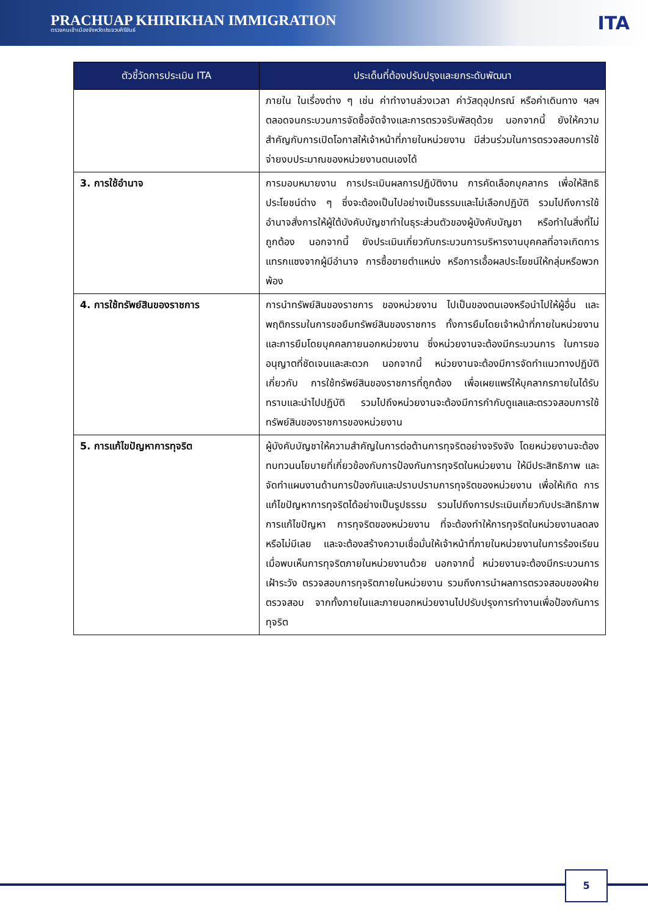PRACHUAP KHIRIKHAN IMMIGRATION
ตรวจคนเข้าเมืองจังหวัดประจวบคีรีขันธ์
ITA
| ตัวชี้วัดการประเมิน ITA | ประเด็นที่ต้องปรับปรุงและยกระดับพัฒนา |
| --- | --- |
| | ภายใน ในเรื่องต่าง ๆ เช่น ค่าทำงานล่วงเวลา ค่าวัสดุอุปกรณ์ หรือค่าเดินทาง ฯลฯ ตลอดจนกระบวนการจัดซื้อจัดจ้างและการตรวจรับพัสดุด้วย นอกจากนี้ ยังให้ความสำคัญกับการเปิดโอกาสให้เจ้าหน้าที่ภายในหน่วยงาน มีส่วนร่วมในการตรวจสอบการใช้จ่ายงบประมาณของหน่วยงานตนเองได้ |
| 3. การใช้อำนาจ | การมอบหมายงาน การประเมินผลการปฏิบัติงาน การคัดเลือกบุคลากร เพื่อให้สิทธิประโยชน์ต่าง ๆ ซึ่งจะต้องเป็นไปอย่างเป็นธรรมและไม่เลือกปฏิบัติ รวมไปถึงการใช้อำนาจสั่งการให้ผู้ใต้บังคับบัญชาทำในธุระส่วนตัวของผู้บังคับบัญชา หรือทำในสิ่งที่ไม่ถูกต้อง นอกจากนี้ ยังประเมินเกี่ยวกับกระบวนการบริหารงานบุคคลที่อาจเกิดการแทรกแซงจากผู้มีอำนาจ การซื้อขายตำแหน่ง หรือการเอื้อผลประโยชน์ให้กลุ่มหรือพวกพ้อง |
| 4. การใช้ทรัพย์สินของราชการ | การนำทรัพย์สินของราชการ ของหน่วยงาน ไปเป็นของตนเองหรือนำไปให้ผู้อื่น และพฤติกรรมในการขอยืมทรัพย์สินของราชการ ทั้งการยืมโดยเจ้าหน้าที่ภายในหน่วยงานและการยืมโดยบุคคลภายนอกหน่วยงาน ซึ่งหน่วยงานจะต้องมีกระบวนการ ในการขออนุญาตที่ชัดเจนและสะดวก นอกจากนี้ หน่วยงานจะต้องมีการจัดทำแนวทางปฏิบัติเกี่ยวกับ การใช้ทรัพย์สินของราชการที่ถูกต้อง เพื่อเผยแพร่ให้บุคลากรภายในได้รับทราบและนำไปปฏิบัติ รวมไปถึงหน่วยงานจะต้องมีการกำกับดูแลและตรวจสอบการใช้ทรัพย์สินของราชการของหน่วยงาน |
| 5. การแก้ไขปัญหาการทุจริต | ผู้บังคับบัญชาให้ความสำคัญในการต่อต้านการทุจริตอย่างจริงจัง โดยหน่วยงานจะต้องทบทวนนโยบายที่เกี่ยวข้องกับการป้องกันการทุจริตในหน่วยงาน ให้มีประสิทธิภาพ และจัดทำแผนงานด้านการป้องกันและปราบปรามการทุจริตของหน่วยงาน เพื่อให้เกิด การแก้ไขปัญหาการทุจริตได้อย่างเป็นรูปธรรม รวมไปถึงการประเมินเกี่ยวกับประสิทธิภาพการแก้ไขปัญหา การทุจริตของหน่วยงาน ที่จะต้องทำให้การทุจริตในหน่วยงานลดลงหรือไม่มีเลย และจะต้องสร้างความเชื่อมั่นให้เจ้าหน้าที่ภายในหน่วยงานในการร้องเรียนเมื่อพบเห็นการทุจริตภายในหน่วยงานด้วย นอกจากนี้ หน่วยงานจะต้องมีกระบวนการเฝ้าระวัง ตรวจสอบการทุจริตภายในหน่วยงาน รวมถึงการนำผลการตรวจสอบของฝ่ายตรวจสอบ จากทั้งภายในและภายนอกหน่วยงานไปปรับปรุงการทำงานเพื่อป้องกันการทุจริต |
5